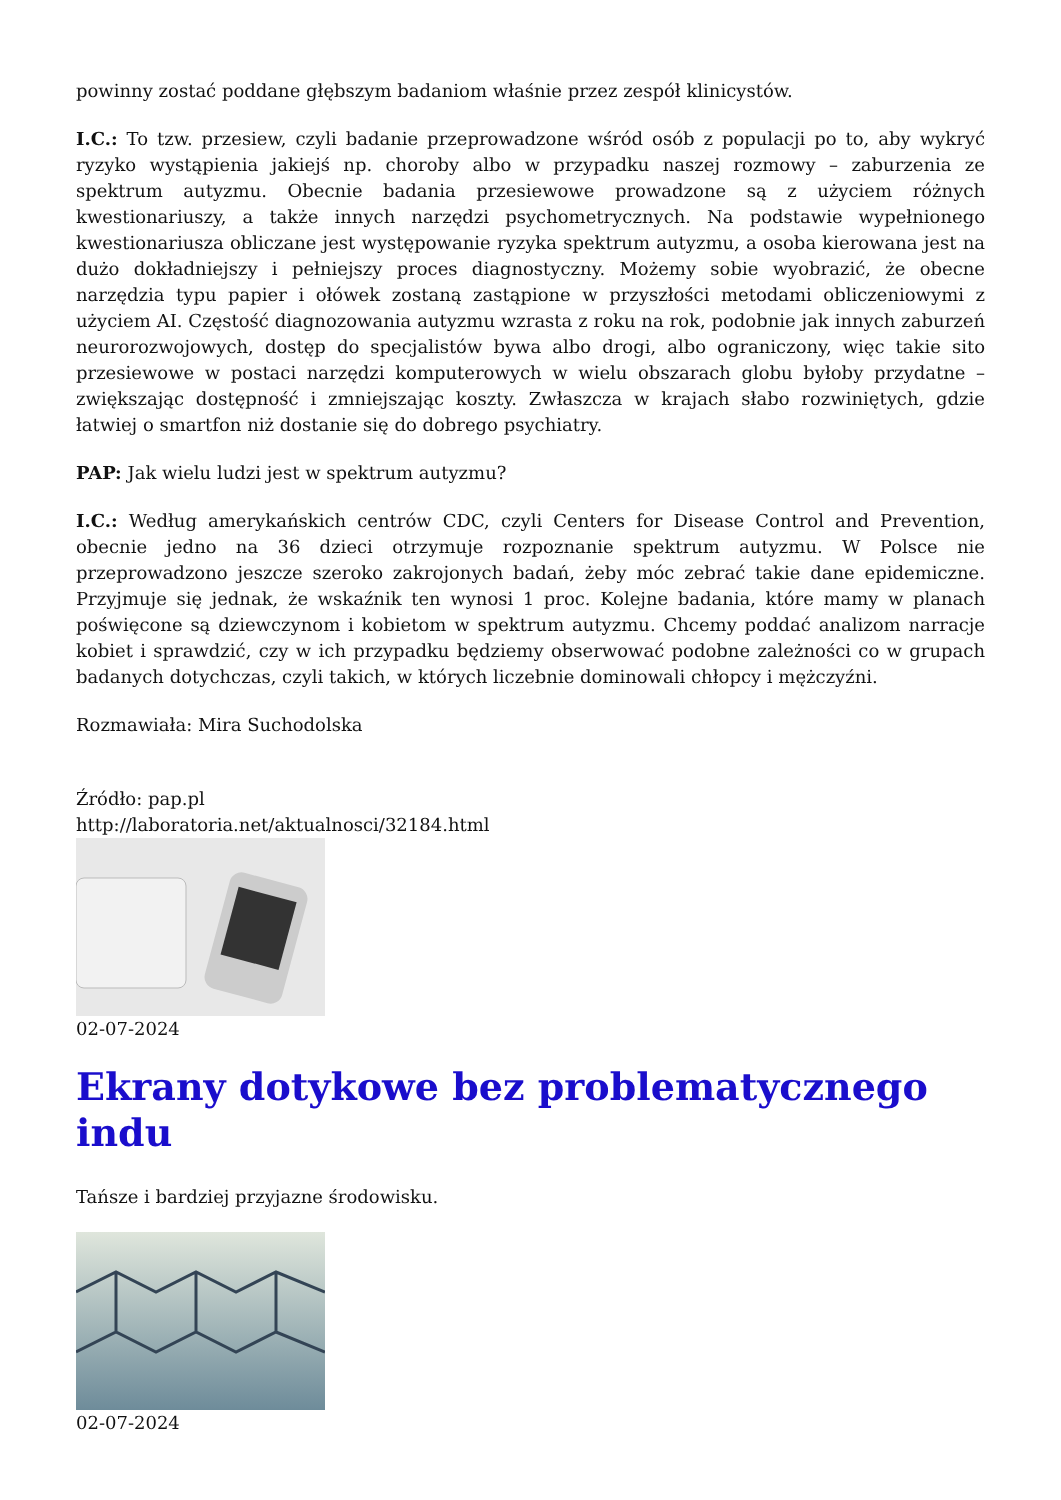powinny zostać poddane głębszym badaniom właśnie przez zespół klinicystów.
I.C.: To tzw. przesiew, czyli badanie przeprowadzone wśród osób z populacji po to, aby wykryć ryzyko wystąpienia jakiejś np. choroby albo w przypadku naszej rozmowy – zaburzenia ze spektrum autyzmu. Obecnie badania przesiewowe prowadzone są z użyciem różnych kwestionariuszy, a także innych narzędzi psychometrycznych. Na podstawie wypełnionego kwestionariusza obliczane jest występowanie ryzyka spektrum autyzmu, a osoba kierowana jest na dużo dokładniejszy i pełniejszy proces diagnostyczny. Możemy sobie wyobrazić, że obecne narzędzia typu papier i ołówek zostaną zastąpione w przyszłości metodami obliczeniowymi z użyciem AI. Częstość diagnozowania autyzmu wzrasta z roku na rok, podobnie jak innych zaburzeń neurorozwojowych, dostęp do specjalistów bywa albo drogi, albo ograniczony, więc takie sito przesiewowe w postaci narzędzi komputerowych w wielu obszarach globu byłoby przydatne – zwiększając dostępność i zmniejszając koszty. Zwłaszcza w krajach słabo rozwiniętych, gdzie łatwiej o smartfon niż dostanie się do dobrego psychiatry.
PAP: Jak wielu ludzi jest w spektrum autyzmu?
I.C.: Według amerykańskich centrów CDC, czyli Centers for Disease Control and Prevention, obecnie jedno na 36 dzieci otrzymuje rozpoznanie spektrum autyzmu. W Polsce nie przeprowadzono jeszcze szeroko zakrojonych badań, żeby móc zebrać takie dane epidemiczne. Przyjmuje się jednak, że wskaźnik ten wynosi 1 proc. Kolejne badania, które mamy w planach poświęcone są dziewczynom i kobietom w spektrum autyzmu. Chcemy poddać analizom narracje kobiet i sprawdzić, czy w ich przypadku będziemy obserwować podobne zależności co w grupach badanych dotychczas, czyli takich, w których liczebnie dominowali chłopcy i mężczyźni.
Rozmawiała: Mira Suchodolska
Źródło: pap.pl
http://laboratoria.net/aktualnosci/32184.html
02-07-2024
Ekrany dotykowe bez problematycznego indu
Tańsze i bardziej przyjazne środowisku.
02-07-2024